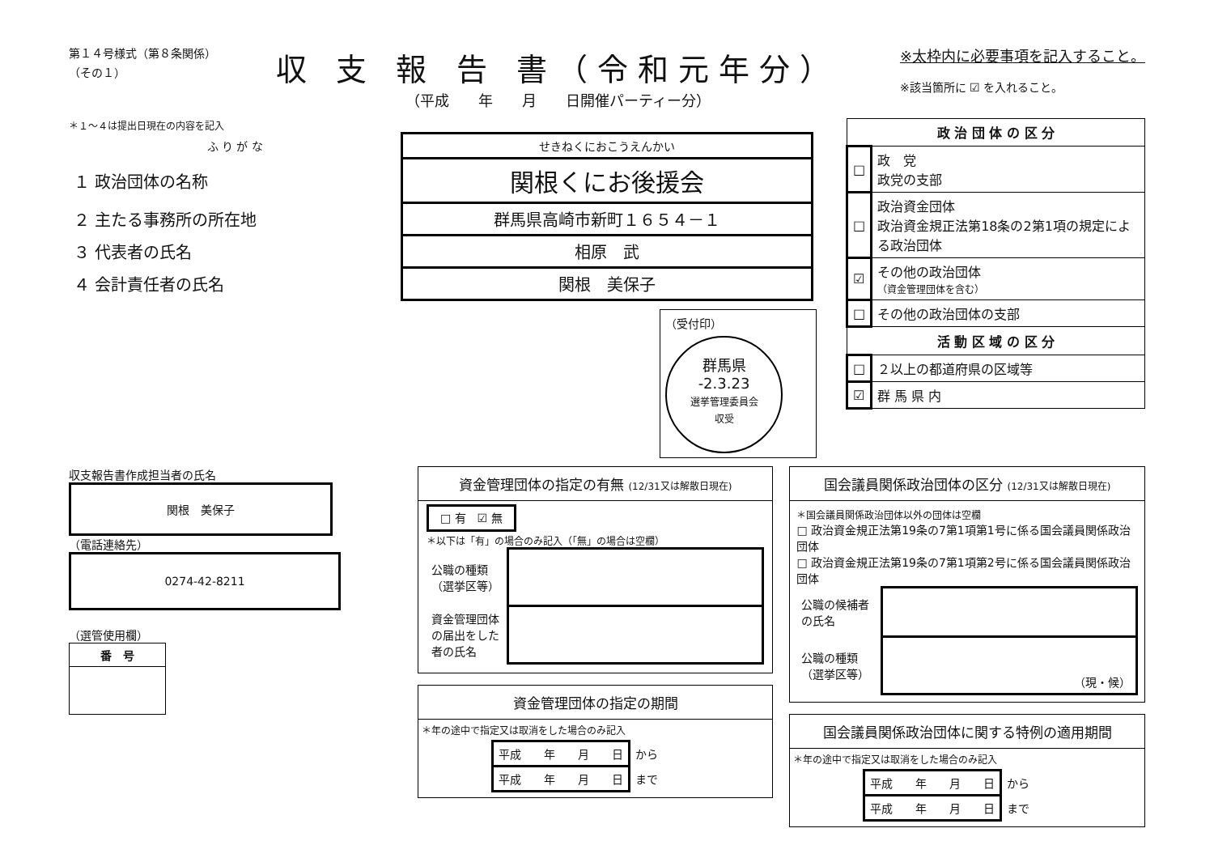第１４号様式（第８条関係）
（その１）
収 支 報 告 書（令和元年分）
（平成　　年　　月　　日開催パーティー分）
※太枠内に必要事項を記入すること。
※該当箇所に ☑ を入れること。
＊１～４は提出日現在の内容を記入
| ふ り が な | せきねくにおこうえんかい |
| １ 政治団体の名称 | 関根くにお後援会 |
| ２ 主たる事務所の所在地 | 群馬県高崎市新町１６５４－１ |
| ３ 代表者の氏名 | 相原 武 |
| ４ 会計責任者の氏名 | 関根 美保子 |
（受付印）
群馬県
-2.3.23
選挙管理委員会
収受
| 政 治 団 体 の 区 分 | |
| --- | --- |
| □ | 政 党 政党の支部 |
| □ | 政治資金団体 政治資金規正法第18条の2第1項の規定による政治団体 |
| ☑ | その他の政治団体 （資金管理団体を含む） |
| □ | その他の政治団体の支部 |
| 活 動 区 域 の 区 分 | |
| □ | ２以上の都道府県の区域等 |
| ☑ | 群 馬 県 内 |
収支報告書作成担当者の氏名
関根　美保子
（電話連絡先）
0274-42-8211
（選管使用欄）
| 番 号 |
| --- |
資金管理団体の指定の有無 (12/31又は解散日現在)
□ 有　☑ 無
＊以下は「有」の場合のみ記入（「無」の場合は空欄）
| 公職の種類 （選挙区等） | |
| 資金管理団体の届出をした者の氏名 | |
資金管理団体の指定の期間
＊年の途中で指定又は取消をした場合のみ記入
| 平成 年 月 日 | から |
| 平成 年 月 日 | まで |
国会議員関係政治団体の区分 (12/31又は解散日現在)
＊国会議員関係政治団体以外の団体は空欄
□ 政治資金規正法第19条の7第1項第1号に係る国会議員関係政治団体
□ 政治資金規正法第19条の7第1項第2号に係る国会議員関係政治団体
| 公職の候補者の氏名 | |
| 公職の種類 （選挙区等） | （現・候） |
国会議員関係政治団体に関する特例の適用期間
＊年の途中で指定又は取消をした場合のみ記入
| 平成 年 月 日 | から |
| 平成 年 月 日 | まで |